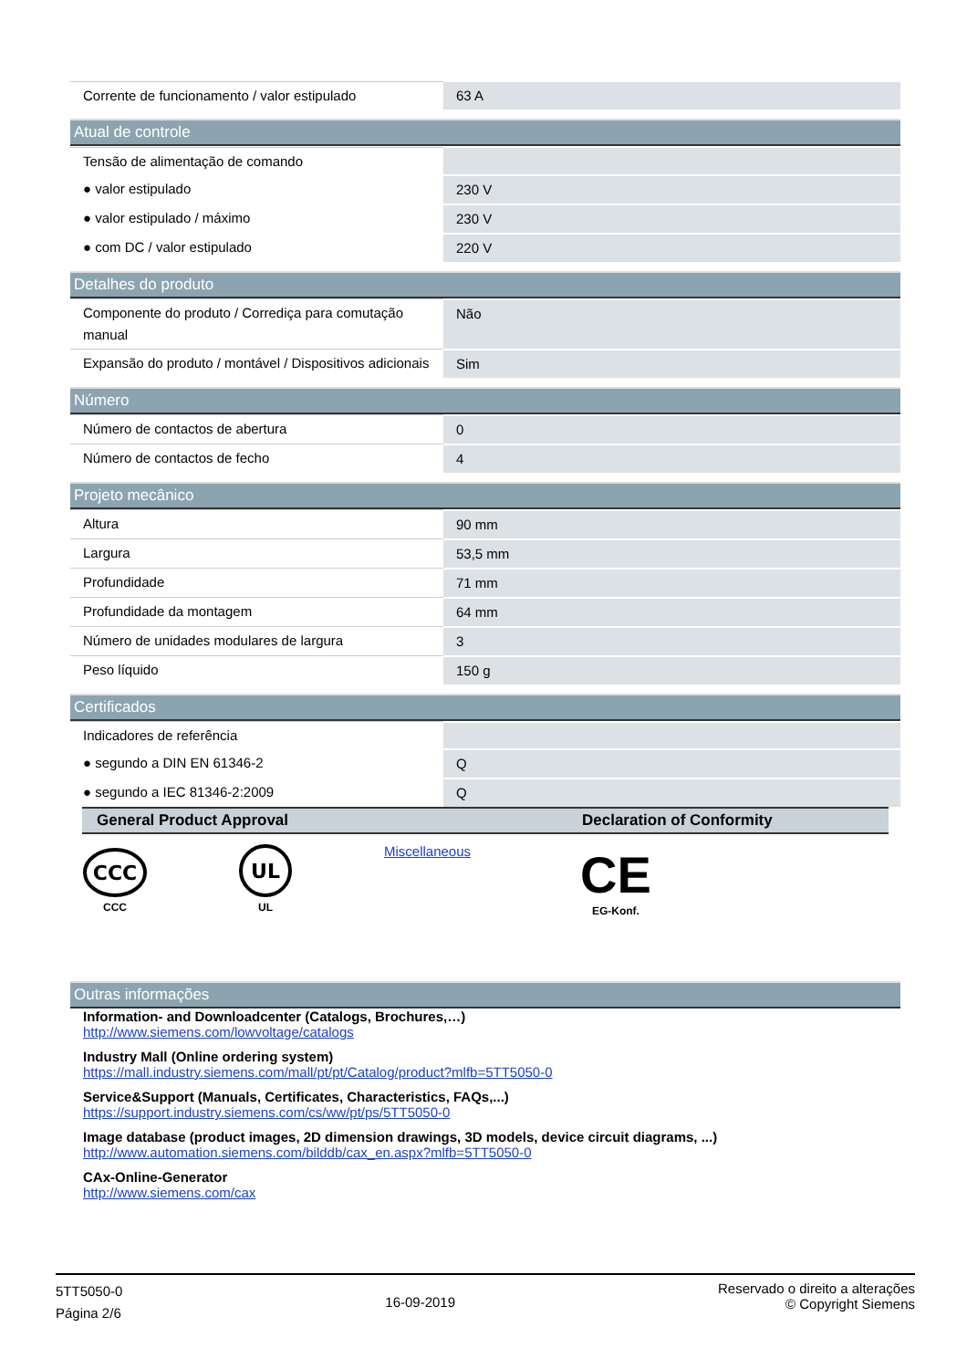| Corrente de funcionamento / valor estipulado | 63 A |
Atual de controle
| Tensão de alimentação de comando | |
| ● valor estipulado | 230 V |
| ● valor estipulado / máximo | 230 V |
| ● com DC / valor estipulado | 220 V |
Detalhes do produto
| Componente do produto / Corrediça para comutação manual | Não |
| Expansão do produto / montável / Dispositivos adicionais | Sim |
Número
| Número de contactos de abertura | 0 |
| Número de contactos de fecho | 4 |
Projeto mecânico
| Altura | 90 mm |
| Largura | 53,5 mm |
| Profundidade | 71 mm |
| Profundidade da montagem | 64 mm |
| Número de unidades modulares de largura | 3 |
| Peso líquido | 150 g |
Certificados
| Indicadores de referência | |
| ● segundo a DIN EN 61346-2 | Q |
| ● segundo a IEC 81346-2:2009 | Q |
| General Product Approval | Declaration of Conformity |
| --- | --- |
| CCC CCC UL UL Miscellaneous | CE EG-Konf. |
Outras informações
Information- and Downloadcenter (Catalogs, Brochures,…)
http://www.siemens.com/lowvoltage/catalogs
Industry Mall (Online ordering system)
https://mall.industry.siemens.com/mall/pt/pt/Catalog/product?mlfb=5TT5050-0
Service&Support (Manuals, Certificates, Characteristics, FAQs,...)
https://support.industry.siemens.com/cs/ww/pt/ps/5TT5050-0
Image database (product images, 2D dimension drawings, 3D models, device circuit diagrams, ...)
http://www.automation.siemens.com/bilddb/cax_en.aspx?mlfb=5TT5050-0
CAx-Online-Generator
http://www.siemens.com/cax
5TT5050-0
Página 2/6
16-09-2019
Reservado o direito a alterações
© Copyright Siemens